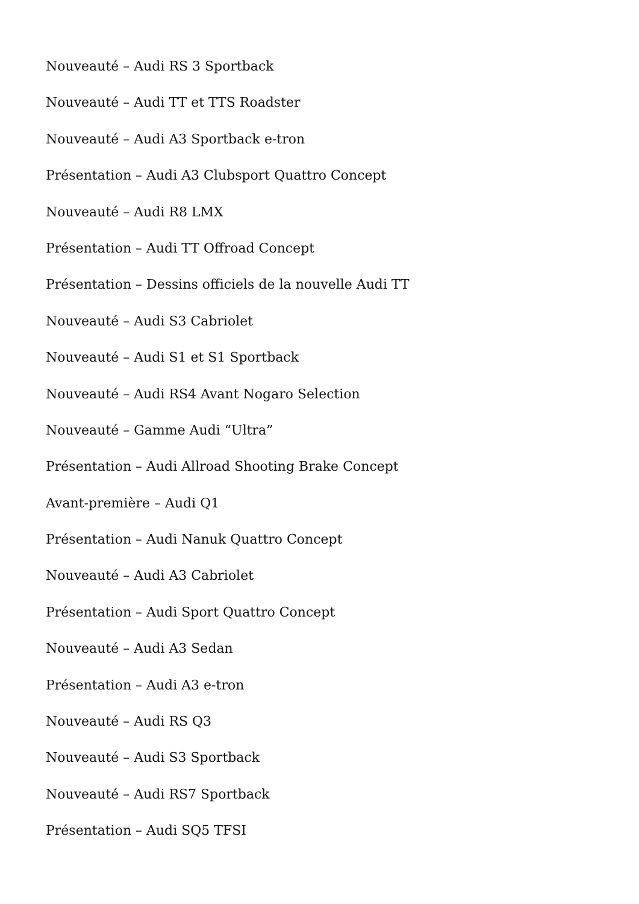Nouveauté – Audi RS 3 Sportback
Nouveauté – Audi TT et TTS Roadster
Nouveauté – Audi A3 Sportback e-tron
Présentation – Audi A3 Clubsport Quattro Concept
Nouveauté – Audi R8 LMX
Présentation – Audi TT Offroad Concept
Présentation – Dessins officiels de la nouvelle Audi TT
Nouveauté – Audi S3 Cabriolet
Nouveauté – Audi S1 et S1 Sportback
Nouveauté – Audi RS4 Avant Nogaro Selection
Nouveauté – Gamme Audi “Ultra”
Présentation – Audi Allroad Shooting Brake Concept
Avant-première – Audi Q1
Présentation – Audi Nanuk Quattro Concept
Nouveauté – Audi A3 Cabriolet
Présentation – Audi Sport Quattro Concept
Nouveauté – Audi A3 Sedan
Présentation – Audi A3 e-tron
Nouveauté – Audi RS Q3
Nouveauté – Audi S3 Sportback
Nouveauté – Audi RS7 Sportback
Présentation – Audi SQ5 TFSI